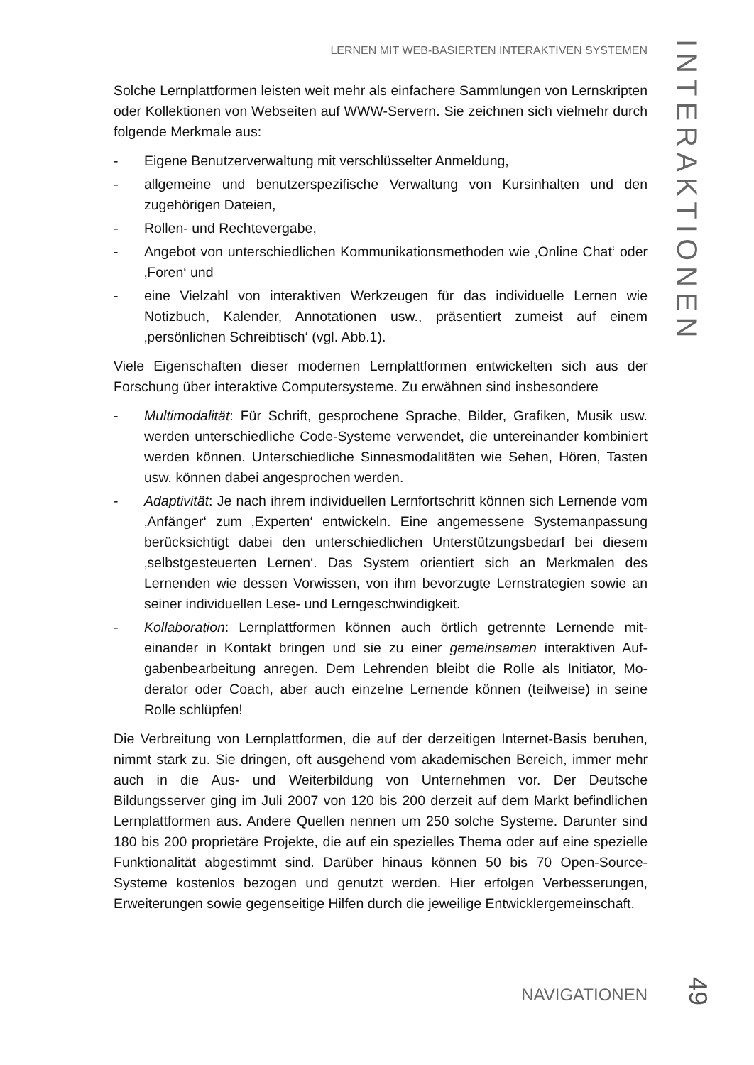LERNEN MIT WEB-BASIERTEN INTERAKTIVEN SYSTEMEN
INTERAKTIONEN
Solche Lernplattformen leisten weit mehr als einfachere Sammlungen von Lern­skripten oder Kollektionen von Webseiten auf WWW-Servern. Sie zeichnen sich vielmehr durch folgende Merkmale aus:
- Eigene Benutzerverwaltung mit verschlüsselter Anmeldung,
- allgemeine und benutzerspezifische Verwaltung von Kursinhalten und den zugehörigen Dateien,
- Rollen- und Rechtevergabe,
- Angebot von unterschiedlichen Kommunikationsmethoden wie ‚Online Chat‘ oder ‚Foren‘ und
- eine Vielzahl von interaktiven Werkzeugen für das individuelle Lernen wie Notizbuch, Kalender, Annotationen usw., präsentiert zumeist auf einem ‚persönlichen Schreibtisch‘ (vgl. Abb.1).
Viele Eigenschaften dieser modernen Lernplattformen entwickelten sich aus der Forschung über interaktive Computersysteme. Zu erwähnen sind insbesondere
- Multimodalität: Für Schrift, gesprochene Sprache, Bilder, Grafiken, Musik usw. werden unterschiedliche Code-Systeme verwendet, die untereinander kombiniert werden können. Unterschiedliche Sinnesmodalitäten wie Sehen, Hören, Tasten usw. können dabei angesprochen werden.
- Adaptivität: Je nach ihrem individuellen Lernfortschritt können sich Lernende vom ‚Anfänger‘ zum ‚Experten‘ entwickeln. Eine angemessene Systemanpas­sung berücksichtigt dabei den unterschiedlichen Unterstützungsbedarf bei diesem ‚selbstgesteuerten Lernen‘. Das System orientiert sich an Merkmalen des Lernenden wie dessen Vorwissen, von ihm bevorzugte Lernstrategien sowie an seiner individuellen Lese- und Lerngeschwindigkeit.
- Kollaboration: Lernplattformen können auch örtlich getrennte Lernende mit­einander in Kontakt bringen und sie zu einer gemeinsamen interaktiven Auf­gabenbearbeitung anregen. Dem Lehrenden bleibt die Rolle als Initiator, Mo­derator oder Coach, aber auch einzelne Lernende können (teilweise) in seine Rolle schlüpfen!
Die Verbreitung von Lernplattformen, die auf der derzeitigen Internet-Basis be­ruhen, nimmt stark zu. Sie dringen, oft ausgehend vom akademischen Bereich, immer mehr auch in die Aus- und Weiterbildung von Unternehmen vor. Der Deutsche Bildungsserver ging im Juli 2007 von 120 bis 200 derzeit auf dem Markt befindlichen Lernplattformen aus. Andere Quellen nennen um 250 solche Sys­teme. Darunter sind 180 bis 200 proprietäre Projekte, die auf ein spezielles Thema oder auf eine spezielle Funktionalität abgestimmt sind. Darüber hinaus können 50 bis 70 Open-Source- Systeme kostenlos bezogen und genutzt werden. Hier erfolgen Verbesserungen, Erweiterungen sowie gegenseitige Hilfen durch die jeweilige Entwicklergemeinschaft.
NAVIGATIONEN 49